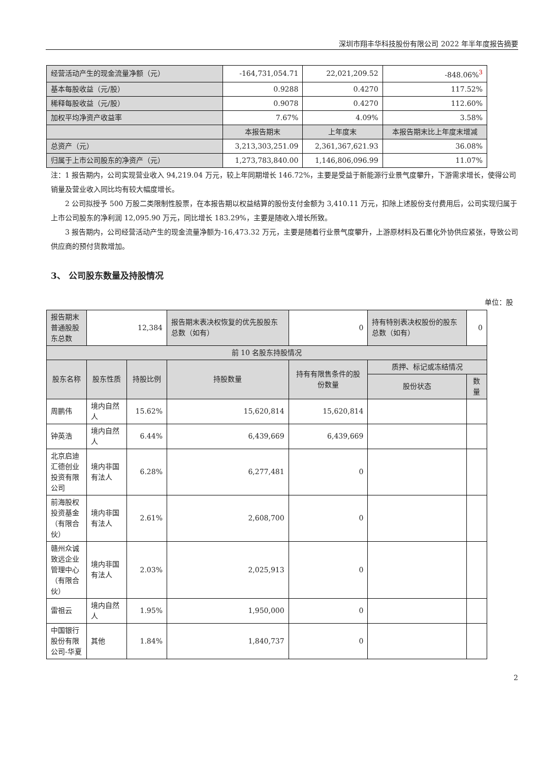深圳市翔丰华科技股份有限公司 2022 年半年度报告摘要
| 经营活动产生的现金流量净额（元） | -164,731,054.71 | 22,021,209.52 | -848.06%<sup>3</sup> |
| 基本每股收益（元/股） | 0.9288 | 0.4270 | 117.52% |
| 稀释每股收益（元/股） | 0.9078 | 0.4270 | 112.60% |
| 加权平均净资产收益率 | 7.67% | 4.09% | 3.58% |
| | 本报告期末 | 上年度末 | 本报告期末比上年度末增减 |
| 总资产（元） | 3,213,303,251.09 | 2,361,367,621.93 | 36.08% |
| 归属于上市公司股东的净资产（元） | 1,273,783,840.00 | 1,146,806,096.99 | 11.07% |
注：1 报告期内，公司实现营业收入 94,219.04 万元，较上年同期增长 146.72%，主要是受益于新能源行业景气度攀升，下游需求增长，使得公司销量及营业收入同比均有较大幅度增长。
  2 公司拟授予 500 万股二类限制性股票，在本报告期以权益结算的股份支付金额为 3,410.11 万元，扣除上述股份支付费用后，公司实现归属于上市公司股东的净利润 12,095.90 万元，同比增长 183.29%，主要是随收入增长所致。
  3 报告期内，公司经营活动产生的现金流量净额为-16,473.32 万元，主要是随着行业景气度攀升，上游原材料及石墨化外协供应紧张，导致公司供应商的预付货款增加。
3、 公司股东数量及持股情况
单位：股
| 报告期末普通股股东总数 | 12,384 | | 报告期末表决权恢复的优先股股东总数（如有） | 0 | 持有特别表决权股份的股东总数（如有） | 0 |
| 前 10 名股东持股情况 | | | | | | |
| 股东名称 | 股东性质 | 持股比例 | 持股数量 | 持有有限售条件的股份数量 | 质押、标记或冻结情况 | |
| | | | | | 股份状态 | 数量 |
| 周鹏伟 | 境内自然人 | 15.62% | 15,620,814 | 15,620,814 | | |
| 钟英浩 | 境内自然人 | 6.44% | 6,439,669 | 6,439,669 | | |
| 北京启迪汇德创业投资有限公司 | 境内非国有法人 | 6.28% | 6,277,481 | 0 | | |
| 前海股权投资基金（有限合伙） | 境内非国有法人 | 2.61% | 2,608,700 | 0 | | |
| 赣州众诚致远企业管理中心（有限合伙） | 境内非国有法人 | 2.03% | 2,025,913 | 0 | | |
| 雷祖云 | 境内自然人 | 1.95% | 1,950,000 | 0 | | |
| 中国银行股份有限公司-华夏 | 其他 | 1.84% | 1,840,737 | 0 | | |
2